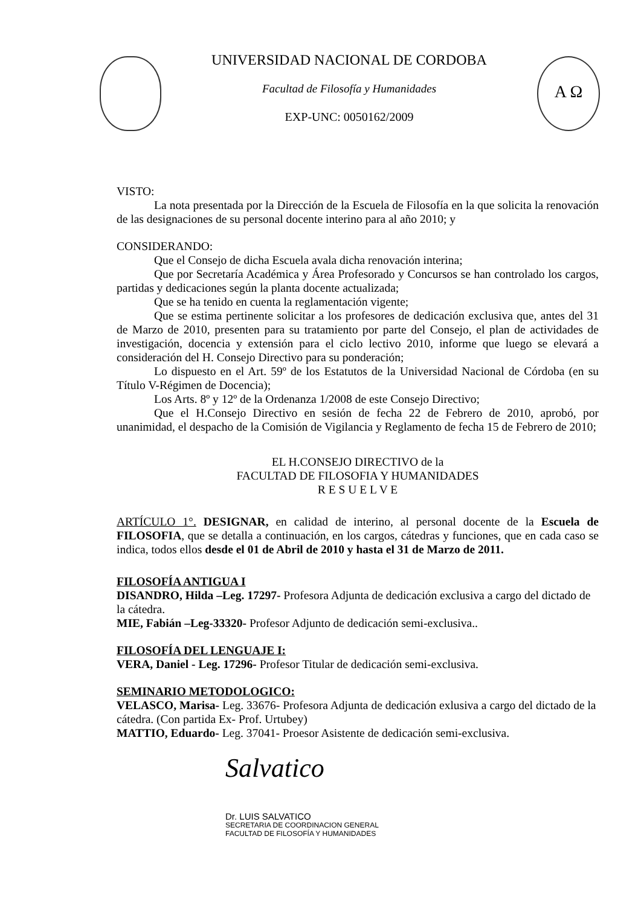UNIVERSIDAD NACIONAL DE CORDOBA
Facultad de Filosofía y Humanidades
EXP-UNC: 0050162/2009
Α Ω
VISTO:
La nota presentada por la Dirección de la Escuela de Filosofía en la que solicita la renovación de las designaciones de su personal docente interino para al año 2010; y
CONSIDERANDO:
Que el Consejo de dicha Escuela avala dicha renovación interina;
Que por Secretaría Académica y Área Profesorado y Concursos se han controlado los cargos, partidas y dedicaciones según la planta docente actualizada;
Que se ha tenido en cuenta la reglamentación vigente;
Que se estima pertinente solicitar a los profesores de dedicación exclusiva que, antes del 31 de Marzo de 2010, presenten para su tratamiento por parte del Consejo, el plan de actividades de investigación, docencia y extensión para el ciclo lectivo 2010, informe que luego se elevará a consideración del H. Consejo Directivo para su ponderación;
Lo dispuesto en el Art. 59º de los Estatutos de la Universidad Nacional de Córdoba (en su Título V-Régimen de Docencia);
Los Arts. 8º y 12º de la Ordenanza 1/2008 de este Consejo Directivo;
Que el H.Consejo Directivo en sesión de fecha 22 de Febrero de 2010, aprobó, por unanimidad, el despacho de la Comisión de Vigilancia y Reglamento de fecha 15 de Febrero de 2010;
EL H.CONSEJO DIRECTIVO de la
FACULTAD DE FILOSOFIA Y HUMANIDADES
R E S U E L V E
ARTÍCULO 1°. DESIGNAR, en calidad de interino, al personal docente de la Escuela de FILOSOFIA, que se detalla a continuación, en los cargos, cátedras y funciones, que en cada caso se indica, todos ellos desde el 01 de Abril de 2010 y hasta el 31 de Marzo de 2011.
FILOSOFÍA ANTIGUA I
DISANDRO, Hilda –Leg. 17297- Profesora Adjunta de dedicación exclusiva a cargo del dictado de la cátedra.
MIE, Fabián –Leg-33320- Profesor Adjunto de dedicación semi-exclusiva..
FILOSOFÍA DEL LENGUAJE I:
VERA, Daniel - Leg. 17296- Profesor Titular de dedicación semi-exclusiva.
SEMINARIO METODOLOGICO:
VELASCO, Marisa- Leg. 33676- Profesora Adjunta de dedicación exlusiva a cargo del dictado de la cátedra. (Con partida Ex- Prof. Urtubey)
MATTIO, Eduardo- Leg. 37041- Proesor Asistente de dedicación semi-exclusiva.
Salvatico
Dr. LUIS SALVATICO
SECRETARIA DE COORDINACION GENERAL
FACULTAD DE FILOSOFÍA Y HUMANIDADES